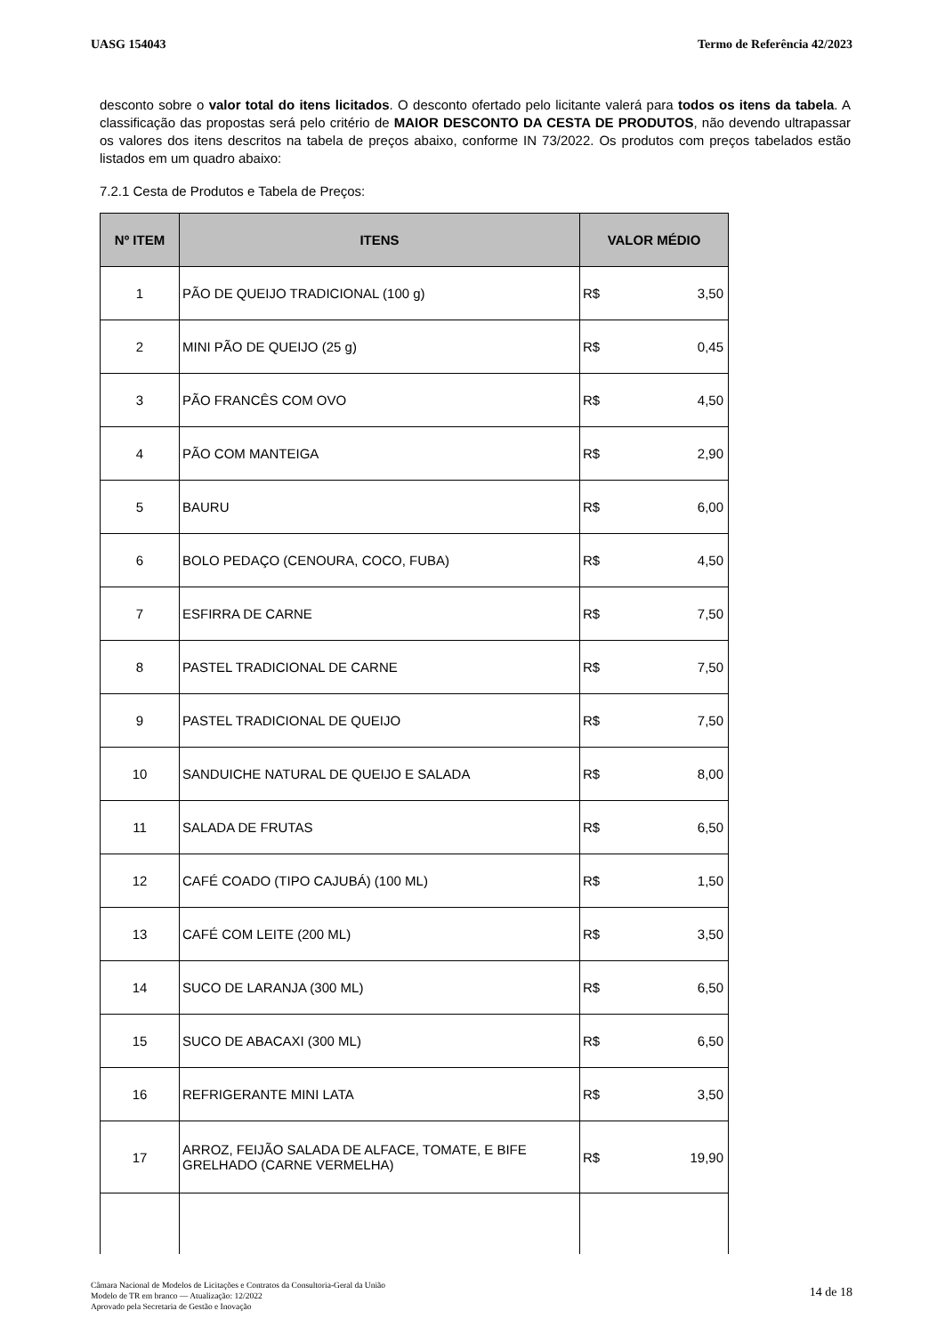UASG 154043 Termo de Referência 42/2023
desconto sobre o valor total do itens licitados. O desconto ofertado pelo licitante valerá para todos os itens da tabela. A classificação das propostas será pelo critério de MAIOR DESCONTO DA CESTA DE PRODUTOS, não devendo ultrapassar os valores dos itens descritos na tabela de preços abaixo, conforme IN 73/2022. Os produtos com preços tabelados estão listados em um quadro abaixo:
7.2.1 Cesta de Produtos e Tabela de Preços:
| Nº ITEM | ITENS | VALOR MÉDIO |
| --- | --- | --- |
| 1 | PÃO DE QUEIJO TRADICIONAL (100 g) | R$ 3,50 |
| 2 | MINI PÃO DE QUEIJO (25 g) | R$ 0,45 |
| 3 | PÃO FRANCÊS COM OVO | R$ 4,50 |
| 4 | PÃO COM MANTEIGA | R$ 2,90 |
| 5 | BAURU | R$ 6,00 |
| 6 | BOLO PEDAÇO (CENOURA, COCO, FUBA) | R$ 4,50 |
| 7 | ESFIRRA DE CARNE | R$ 7,50 |
| 8 | PASTEL TRADICIONAL DE CARNE | R$ 7,50 |
| 9 | PASTEL TRADICIONAL DE QUEIJO | R$ 7,50 |
| 10 | SANDUICHE NATURAL DE QUEIJO E SALADA | R$ 8,00 |
| 11 | SALADA DE FRUTAS | R$ 6,50 |
| 12 | CAFÉ COADO (TIPO CAJUBÁ) (100 ML) | R$ 1,50 |
| 13 | CAFÉ COM LEITE (200 ML) | R$ 3,50 |
| 14 | SUCO DE LARANJA (300 ML) | R$ 6,50 |
| 15 | SUCO DE ABACAXI (300 ML) | R$ 6,50 |
| 16 | REFRIGERANTE MINI LATA | R$ 3,50 |
| 17 | ARROZ, FEIJÃO SALADA DE ALFACE, TOMATE, E BIFE GRELHADO (CARNE VERMELHA) | R$ 19,90 |
Câmara Nacional de Modelos de Licitações e Contratos da Consultoria-Geral da União
Modelo de TR em branco — Atualização: 12/2022
Aprovado pela Secretaria de Gestão e Inovação
14 de 18